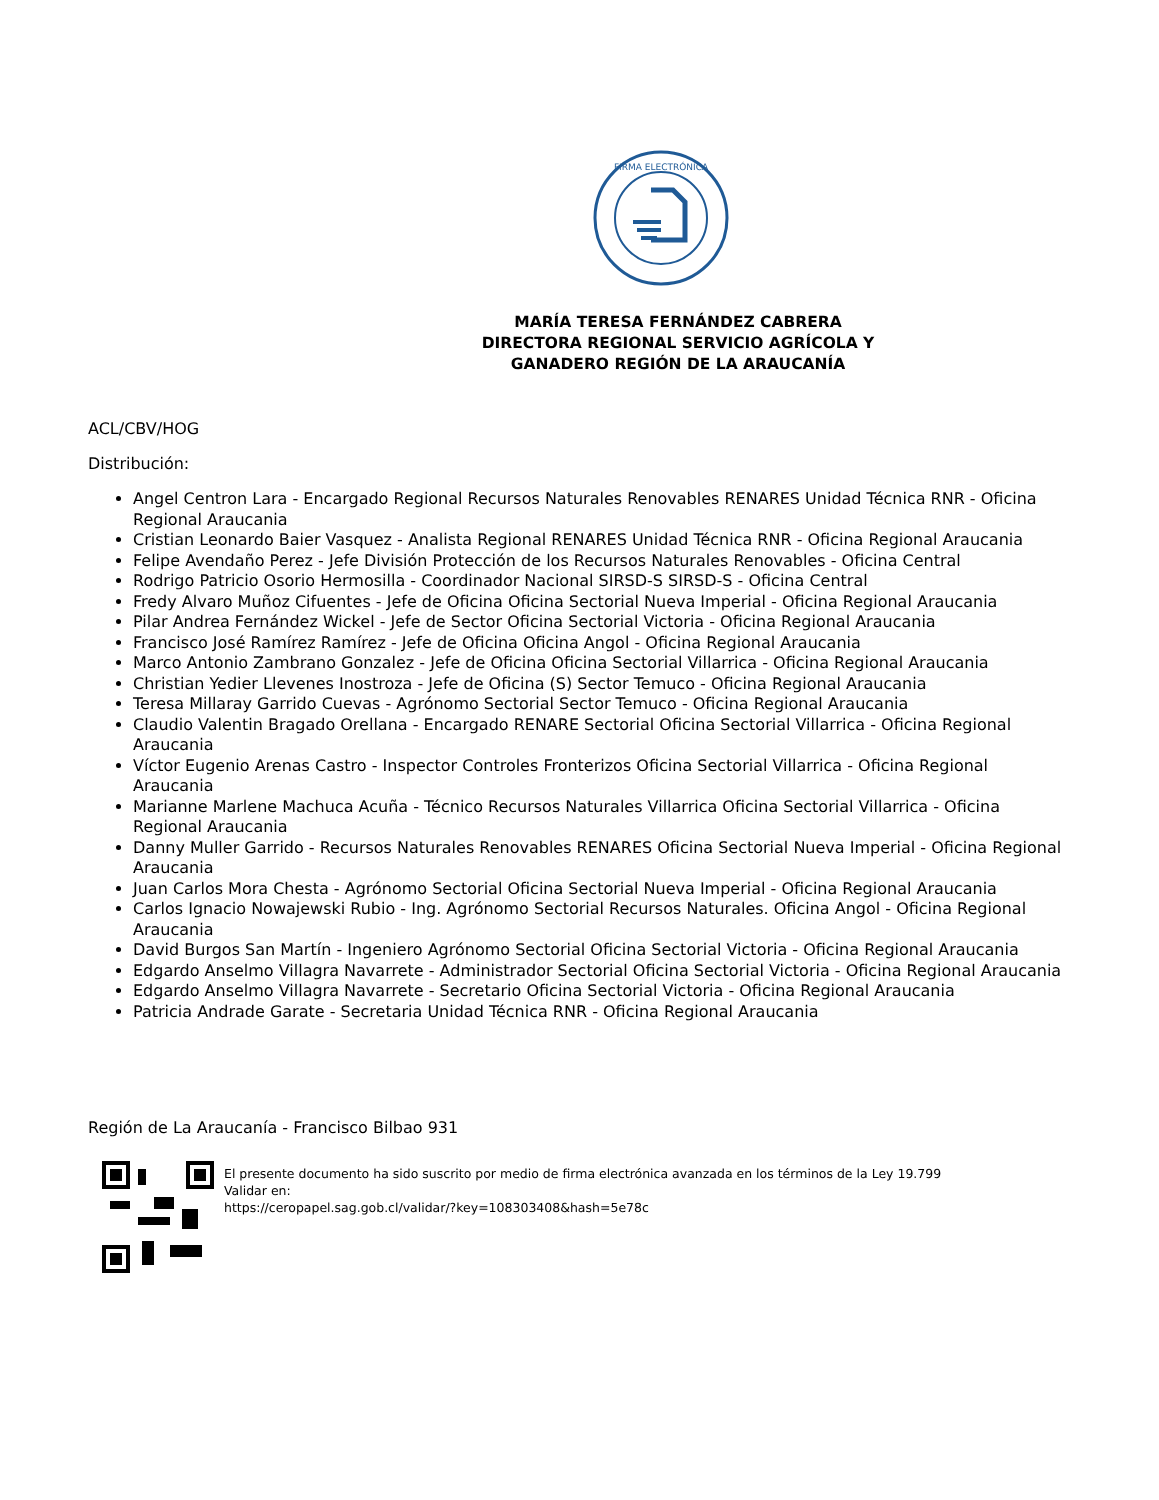FIRMA ELECTRÓNICA
MARÍA TERESA FERNÁNDEZ CABRERA
DIRECTORA REGIONAL SERVICIO AGRÍCOLA Y GANADERO REGIÓN DE LA ARAUCANÍA
ACL/CBV/HOG
Distribución:
Angel Centron Lara - Encargado Regional Recursos Naturales Renovables RENARES Unidad Técnica RNR - Oficina Regional Araucania
Cristian Leonardo Baier Vasquez - Analista Regional RENARES Unidad Técnica RNR - Oficina Regional Araucania
Felipe Avendaño Perez - Jefe División Protección de los Recursos Naturales Renovables - Oficina Central
Rodrigo Patricio Osorio Hermosilla - Coordinador Nacional SIRSD-S SIRSD-S - Oficina Central
Fredy Alvaro Muñoz Cifuentes - Jefe de Oficina Oficina Sectorial Nueva Imperial - Oficina Regional Araucania
Pilar Andrea Fernández Wickel - Jefe de Sector Oficina Sectorial Victoria - Oficina Regional Araucania
Francisco José Ramírez Ramírez - Jefe de Oficina Oficina Angol - Oficina Regional Araucania
Marco Antonio Zambrano Gonzalez - Jefe de Oficina Oficina Sectorial Villarrica - Oficina Regional Araucania
Christian Yedier Llevenes Inostroza - Jefe de Oficina (S) Sector Temuco - Oficina Regional Araucania
Teresa Millaray Garrido Cuevas - Agrónomo Sectorial Sector Temuco - Oficina Regional Araucania
Claudio Valentin Bragado Orellana - Encargado RENARE Sectorial Oficina Sectorial Villarrica - Oficina Regional Araucania
Víctor Eugenio Arenas Castro - Inspector Controles Fronterizos Oficina Sectorial Villarrica - Oficina Regional Araucania
Marianne Marlene Machuca Acuña - Técnico Recursos Naturales Villarrica Oficina Sectorial Villarrica - Oficina Regional Araucania
Danny Muller Garrido - Recursos Naturales Renovables RENARES Oficina Sectorial Nueva Imperial - Oficina Regional Araucania
Juan Carlos Mora Chesta - Agrónomo Sectorial Oficina Sectorial Nueva Imperial - Oficina Regional Araucania
Carlos Ignacio Nowajewski Rubio - Ing. Agrónomo Sectorial Recursos Naturales. Oficina Angol - Oficina Regional Araucania
David Burgos San Martín - Ingeniero Agrónomo Sectorial Oficina Sectorial Victoria - Oficina Regional Araucania
Edgardo Anselmo Villagra Navarrete - Administrador Sectorial Oficina Sectorial Victoria - Oficina Regional Araucania
Edgardo Anselmo Villagra Navarrete - Secretario Oficina Sectorial Victoria - Oficina Regional Araucania
Patricia Andrade Garate - Secretaria Unidad Técnica RNR - Oficina Regional Araucania
Región de La Araucanía - Francisco Bilbao 931
El presente documento ha sido suscrito por medio de firma electrónica avanzada en los términos de la Ley 19.799
Validar en:
https://ceropapel.sag.gob.cl/validar/?key=108303408&hash=5e78c